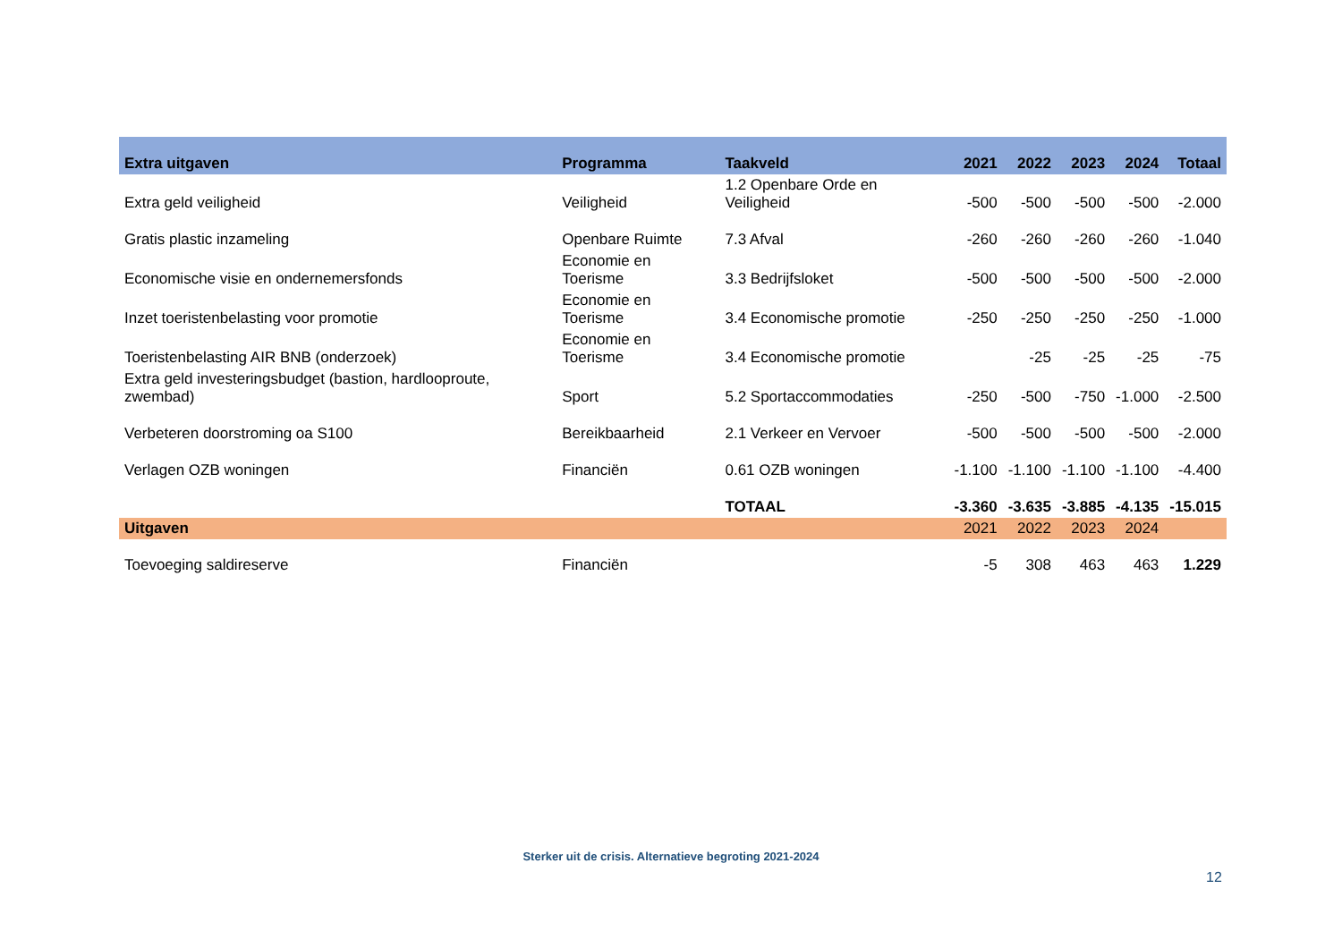| Extra uitgaven | Programma | Taakveld | 2021 | 2022 | 2023 | 2024 | Totaal |
| --- | --- | --- | --- | --- | --- | --- | --- |
| Extra geld veiligheid | Veiligheid | 1.2 Openbare Orde en Veiligheid | -500 | -500 | -500 | -500 | -2.000 |
| Gratis plastic inzameling | Openbare Ruimte | 7.3 Afval | -260 | -260 | -260 | -260 | -1.040 |
| Economische visie en ondernemersfonds | Economie en Toerisme | 3.3 Bedrijfsloket | -500 | -500 | -500 | -500 | -2.000 |
| Inzet toeristenbelasting voor promotie | Economie en Toerisme | 3.4 Economische promotie | -250 | -250 | -250 | -250 | -1.000 |
| Toeristenbelasting AIR BNB (onderzoek) | Economie en Toerisme | 3.4 Economische promotie | | -25 | -25 | -25 | -75 |
| Extra geld investeringsbudget (bastion, hardlooproute, zwembad) | Sport | 5.2 Sportaccommodaties | -250 | -500 | -750 | -1.000 | -2.500 |
| Verbeteren doorstroming oa S100 | Bereikbaarheid | 2.1 Verkeer en Vervoer | -500 | -500 | -500 | -500 | -2.000 |
| Verlagen OZB woningen | Financiën | 0.61 OZB woningen | -1.100 | -1.100 | -1.100 | -1.100 | -4.400 |
| | | TOTAAL | -3.360 | -3.635 | -3.885 | -4.135 | -15.015 |
| Uitgaven | | | 2021 | 2022 | 2023 | 2024 | |
| Toevoeging saldireserve | Financiën | | -5 | 308 | 463 | 463 | 1.229 |
Sterker uit de crisis. Alternatieve begroting 2021-2024
12